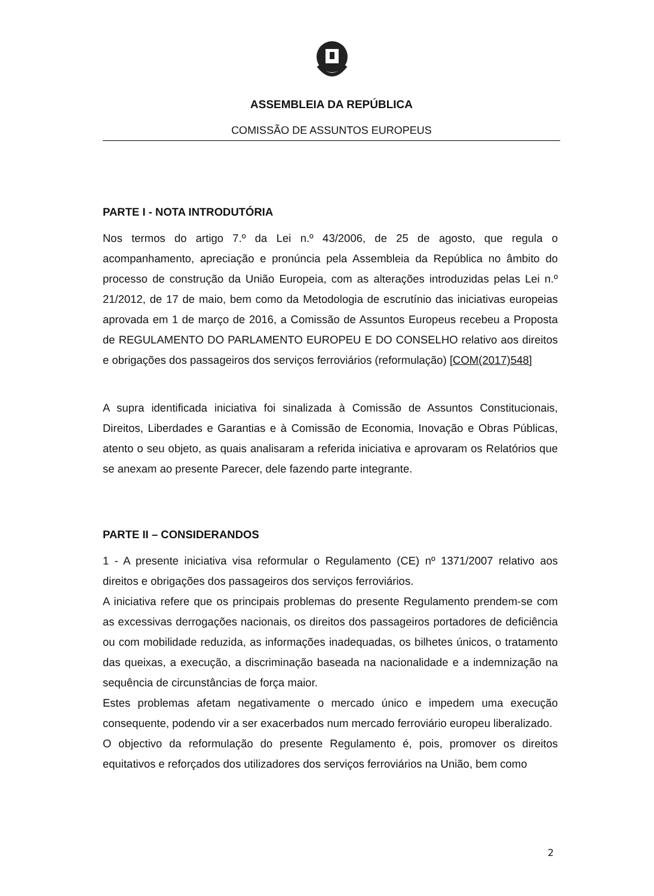ASSEMBLEIA DA REPÚBLICA
COMISSÃO DE ASSUNTOS EUROPEUS
PARTE I - NOTA INTRODUTÓRIA
Nos termos do artigo 7.º da Lei n.º 43/2006, de 25 de agosto, que regula o acompanhamento, apreciação e pronúncia pela Assembleia da República no âmbito do processo de construção da União Europeia, com as alterações introduzidas pelas Lei n.º 21/2012, de 17 de maio, bem como da Metodologia de escrutínio das iniciativas europeias aprovada em 1 de março de 2016, a Comissão de Assuntos Europeus recebeu a Proposta de REGULAMENTO DO PARLAMENTO EUROPEU E DO CONSELHO relativo aos direitos e obrigações dos passageiros dos serviços ferroviários (reformulação) [COM(2017)548]
A supra identificada iniciativa foi sinalizada à Comissão de Assuntos Constitucionais, Direitos, Liberdades e Garantias e à Comissão de Economia, Inovação e Obras Públicas, atento o seu objeto, as quais analisaram a referida iniciativa e aprovaram os Relatórios que se anexam ao presente Parecer, dele fazendo parte integrante.
PARTE II – CONSIDERANDOS
1 - A presente iniciativa visa reformular o Regulamento (CE) nº 1371/2007 relativo aos direitos e obrigações dos passageiros dos serviços ferroviários.
A iniciativa refere que os principais problemas do presente Regulamento prendem-se com as excessivas derrogações nacionais, os direitos dos passageiros portadores de deficiência ou com mobilidade reduzida, as informações inadequadas, os bilhetes únicos, o tratamento das queixas, a execução, a discriminação baseada na nacionalidade e a indemnização na sequência de circunstâncias de força maior.
Estes problemas afetam negativamente o mercado único e impedem uma execução consequente, podendo vir a ser exacerbados num mercado ferroviário europeu liberalizado.
O objectivo da reformulação do presente Regulamento é, pois, promover os direitos equitativos e reforçados dos utilizadores dos serviços ferroviários na União, bem como
2